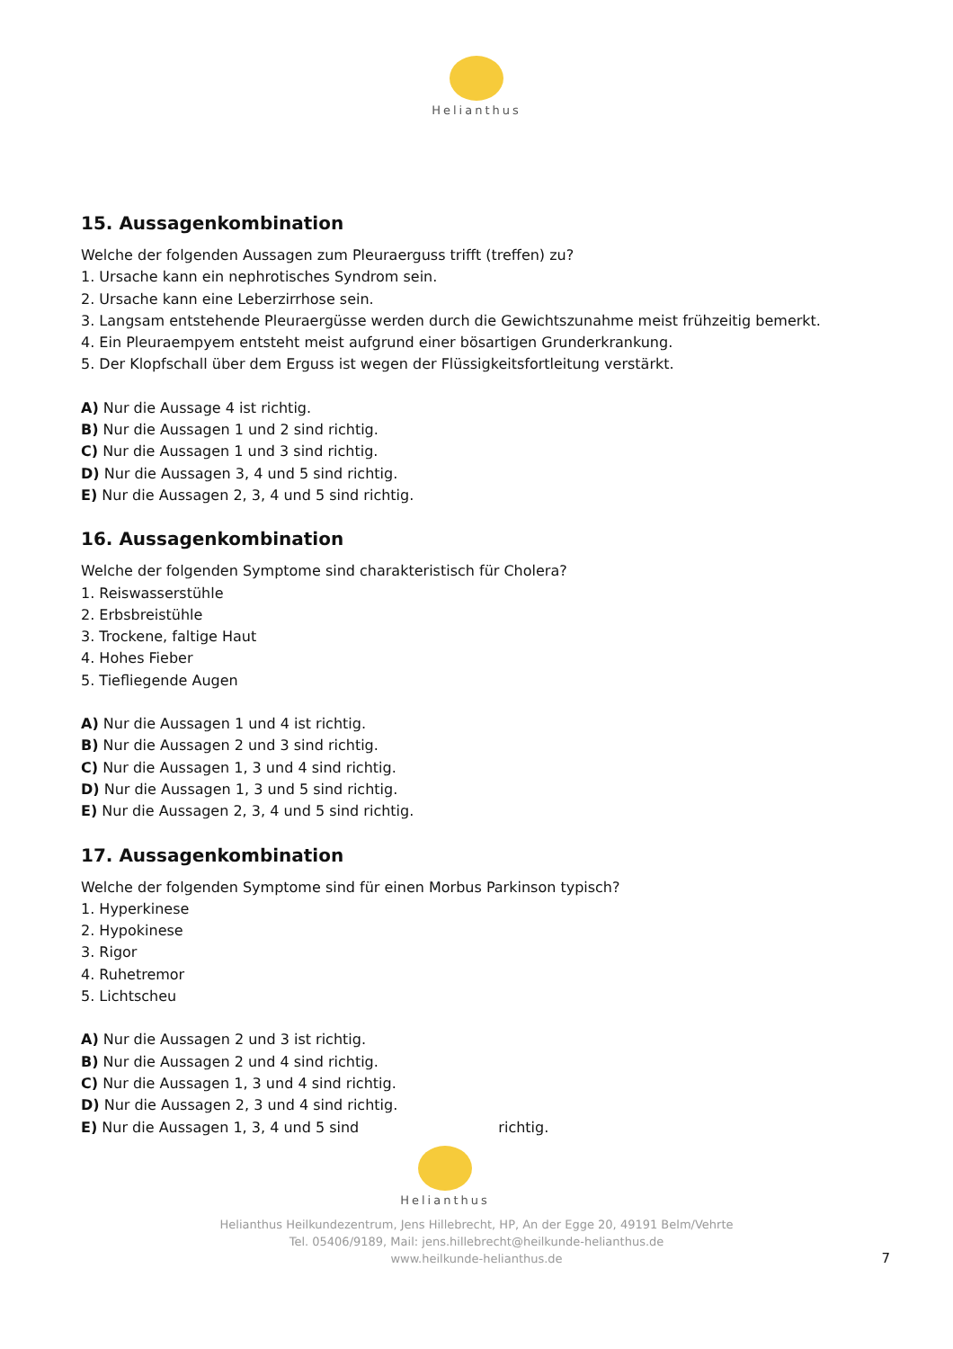Helianthus
15. Aussagenkombination
Welche der folgenden Aussagen zum Pleuraerguss trifft (treffen) zu?
1. Ursache kann ein nephrotisches Syndrom sein.
2. Ursache kann eine Leberzirrhose sein.
3. Langsam entstehende Pleuraergüsse werden durch die Gewichtszunahme meist frühzeitig bemerkt.
4. Ein Pleuraempyem entsteht meist aufgrund einer bösartigen Grunderkrankung.
5. Der Klopfschall über dem Erguss ist wegen der Flüssigkeitsfortleitung verstärkt.
A) Nur die Aussage 4 ist richtig.
B) Nur die Aussagen 1 und 2 sind richtig.
C) Nur die Aussagen 1 und 3 sind richtig.
D) Nur die Aussagen 3, 4 und 5 sind richtig.
E) Nur die Aussagen 2, 3, 4 und 5 sind richtig.
16. Aussagenkombination
Welche der folgenden Symptome sind charakteristisch für Cholera?
1. Reiswasserstühle
2. Erbsbreistühle
3. Trockene, faltige Haut
4. Hohes Fieber
5. Tiefliegende Augen
A) Nur die Aussagen 1 und 4 ist richtig.
B) Nur die Aussagen 2 und 3 sind richtig.
C) Nur die Aussagen 1, 3 und 4 sind richtig.
D) Nur die Aussagen 1, 3 und 5 sind richtig.
E) Nur die Aussagen 2, 3, 4 und 5 sind richtig.
17. Aussagenkombination
Welche der folgenden Symptome sind für einen Morbus Parkinson typisch?
1. Hyperkinese
2. Hypokinese
3. Rigor
4. Ruhetremor
5. Lichtscheu
A) Nur die Aussagen 2 und 3 ist richtig.
B) Nur die Aussagen 2 und 4 sind richtig.
C) Nur die Aussagen 1, 3 und 4 sind richtig.
D) Nur die Aussagen 2, 3 und 4 sind richtig.
E) Nur die Aussagen 1, 3, 4 und 5 sind richtig.
Helianthus
Helianthus Heilkundezentrum, Jens Hillebrecht, HP, An der Egge 20, 49191 Belm/Vehrte
Tel. 05406/9189, Mail: jens.hillebrecht@heilkunde-helianthus.de
www.heilkunde-helianthus.de
7